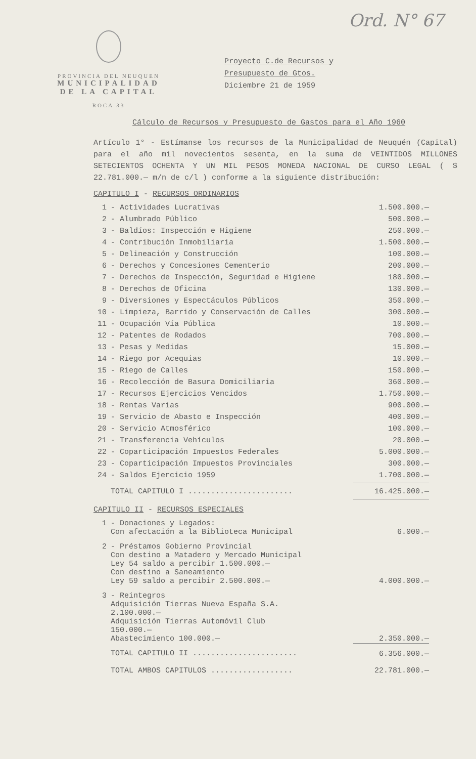Ord. N° 67
PROVINCIA DEL NEUQUEN
MUNICIPALIDAD
DE LA CAPITAL
ROCA 33
Proyecto C.de Recursos y
Presupuesto de Gtos.
Diciembre 21 de 1959
Cálculo de Recursos y Presupuesto de Gastos para el Año 1960
Artículo 1° - Estímanse los recursos de la Municipalidad de Neuquén (Capital) para el año mil novecientos sesenta, en la suma de VEINTIDOS MILLONES SETECIENTOS OCHENTA Y UN MIL PESOS MONEDA NACIONAL DE CURSO LEGAL ( $ 22.781.000.— m/n de c/l ) conforme a la siguiente distribución:
CAPITULO I - RECURSOS ORDINARIOS
| 1 | - Actividades Lucrativas | 1.500.000.— |
| 2 | - Alumbrado Público | 500.000.— |
| 3 | - Baldíos: Inspección e Higiene | 250.000.— |
| 4 | - Contribución Inmobiliaria | 1.500.000.— |
| 5 | - Delineación y Construcción | 100.000.— |
| 6 | - Derechos y Concesiones Cementerio | 200.000.— |
| 7 | - Derechos de Inspección, Seguridad e Higiene | 180.000.— |
| 8 | - Derechos de Oficina | 130.000.— |
| 9 | - Diversiones y Espectáculos Públicos | 350.000.— |
| 10 | - Limpieza, Barrido y Conservación de Calles | 300.000.— |
| 11 | - Ocupación Vía Pública | 10.000.— |
| 12 | - Patentes de Rodados | 700.000.— |
| 13 | - Pesas y Medidas | 15.000.— |
| 14 | - Riego por Acequias | 10.000.— |
| 15 | - Riego de Calles | 150.000.— |
| 16 | - Recolección de Basura Domiciliaria | 360.000.— |
| 17 | - Recursos Ejercicios Vencidos | 1.750.000.— |
| 18 | - Rentas Varias | 900.000.— |
| 19 | - Servicio de Abasto e Inspección | 400.000.— |
| 20 | - Servicio Atmosférico | 100.000.— |
| 21 | - Transferencia Vehículos | 20.000.— |
| 22 | - Coparticipación Impuestos Federales | 5.000.000.— |
| 23 | - Coparticipación Impuestos Provinciales | 300.000.— |
| 24 | - Saldos Ejercicio 1959 | 1.700.000.— |
| | TOTAL CAPITULO I ....................... | 16.425.000.— |
CAPITULO II - RECURSOS ESPECIALES
| 1 | - Donaciones y Legados: Con afectación a la Biblioteca Municipal | 6.000.— |
| 2 | - Préstamos Gobierno Provincial Con destino a Matadero y Mercado Municipal Ley 54 saldo a percibir 1.500.000.— Con destino a Saneamiento Ley 59 saldo a percibir 2.500.000.— | 4.000.000.— |
| 3 | - Reintegros Adquisición Tierras Nueva España S.A. 2.100.000.— Adquisición Tierras Automóvil Club 150.000.— Abastecimiento 100.000.— | 2.350.000.— |
| | TOTAL CAPITULO II ....................... | 6.356.000.— |
| | TOTAL AMBOS CAPITULOS .................. | 22.781.000.— |